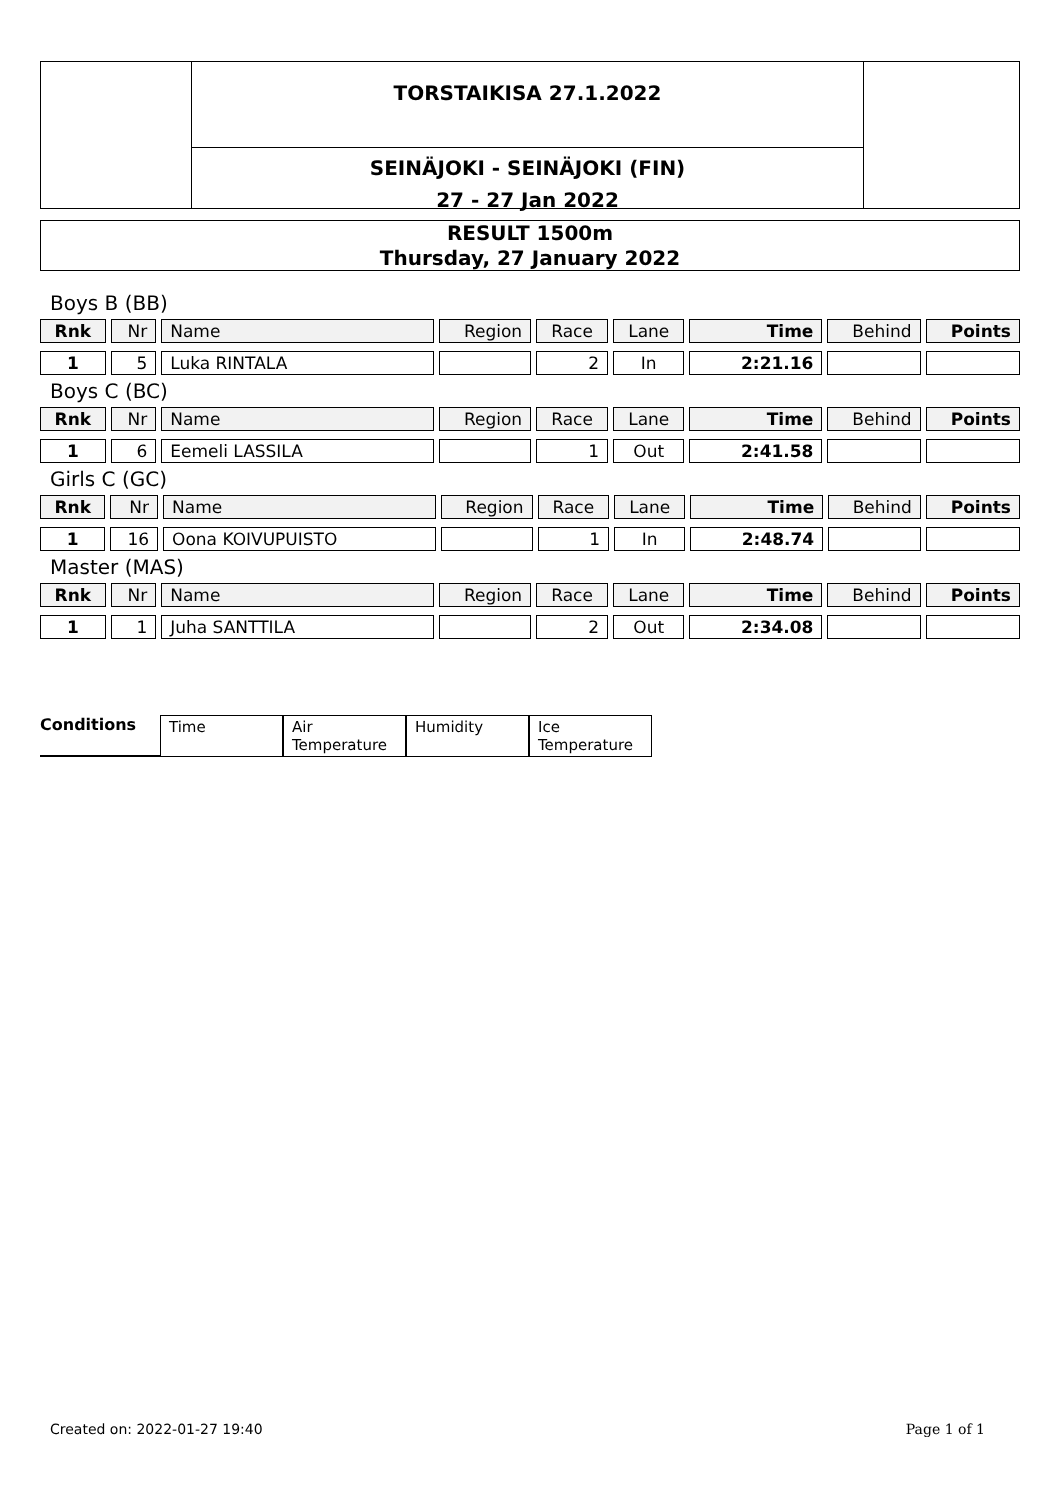TORSTAIKISA 27.1.2022
SEINÄJOKI - SEINÄJOKI (FIN)
27 - 27 Jan 2022
RESULT 1500m
Thursday, 27 January 2022
Boys B (BB)
| Rnk | Nr | Name | Region | Race | Lane | Time | Behind | Points |
| --- | --- | --- | --- | --- | --- | --- | --- | --- |
| 1 | 5 | Luka RINTALA | | 2 | In | 2:21.16 | | |
Boys C (BC)
| Rnk | Nr | Name | Region | Race | Lane | Time | Behind | Points |
| --- | --- | --- | --- | --- | --- | --- | --- | --- |
| 1 | 6 | Eemeli LASSILA | | 1 | Out | 2:41.58 | | |
Girls C (GC)
| Rnk | Nr | Name | Region | Race | Lane | Time | Behind | Points |
| --- | --- | --- | --- | --- | --- | --- | --- | --- |
| 1 | 16 | Oona KOIVUPUISTO | | 1 | In | 2:48.74 | | |
Master (MAS)
| Rnk | Nr | Name | Region | Race | Lane | Time | Behind | Points |
| --- | --- | --- | --- | --- | --- | --- | --- | --- |
| 1 | 1 | Juha SANTTILA | | 2 | Out | 2:34.08 | | |
Conditions Time Air Temperature Humidity Ice Temperature
Created on: 2022-01-27 19:40 Page 1 of 1